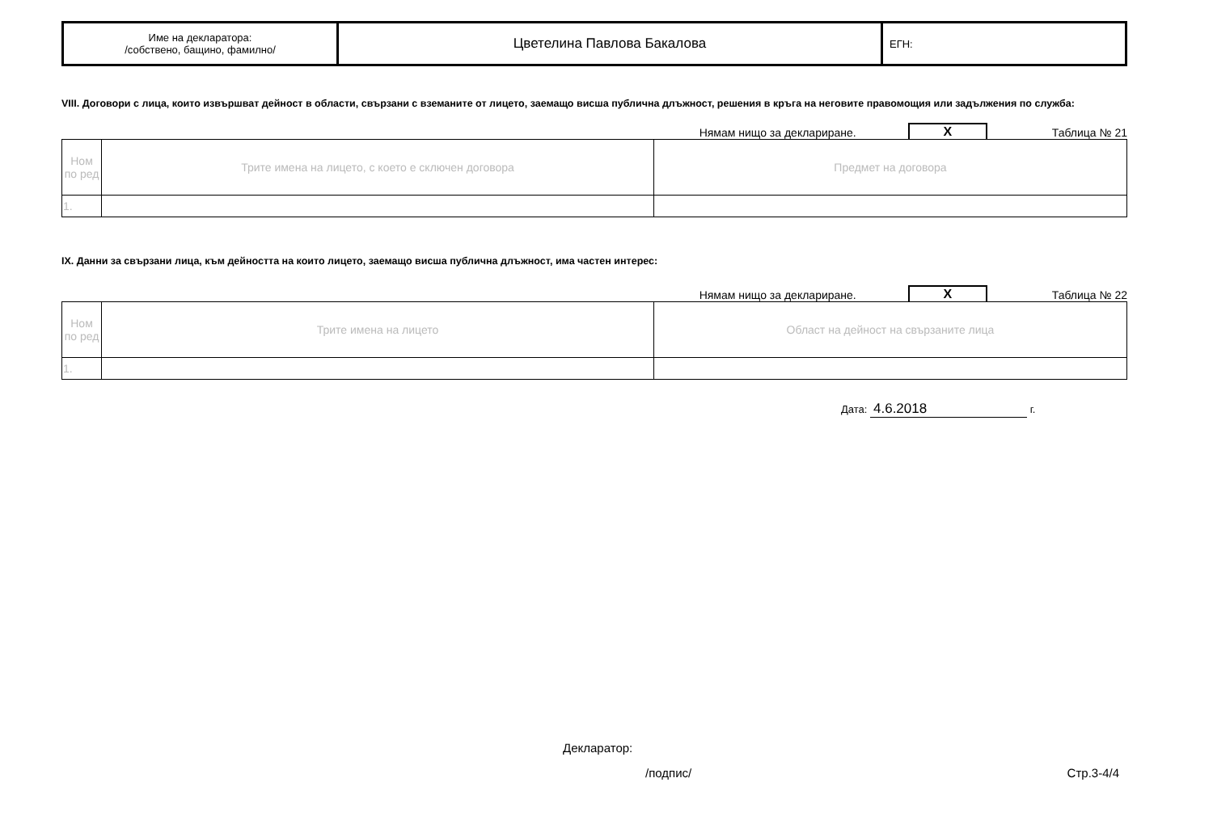| Име на декларатора: /собствено, бащино, фамилно/ | Цветелина Павлова Бакалова | ЕГН: |
VIII. Договори с лица, които извършват дейност в области, свързани с вземаните от лицето, заемащо висша публична длъжност, решения в кръга на неговите правомощия или задължения по служба:
Нямам нищо за деклариране. X Таблица № 21
| Ном по ред | Трите имена на лицето, с което е сключен договора | Предмет на договора |
| 1. | | |
IX. Данни за свързани лица, към дейността на които лицето, заемащо висша публична длъжност, има частен интерес:
Нямам нищо за деклариране. X Таблица № 22
| Ном по ред | Трите имена на лицето | Област на дейност на свързаните лица |
| 1. | | |
Дата: 4.6.2018 г.
Декларатор:
/подпис/ Стр.3-4/4